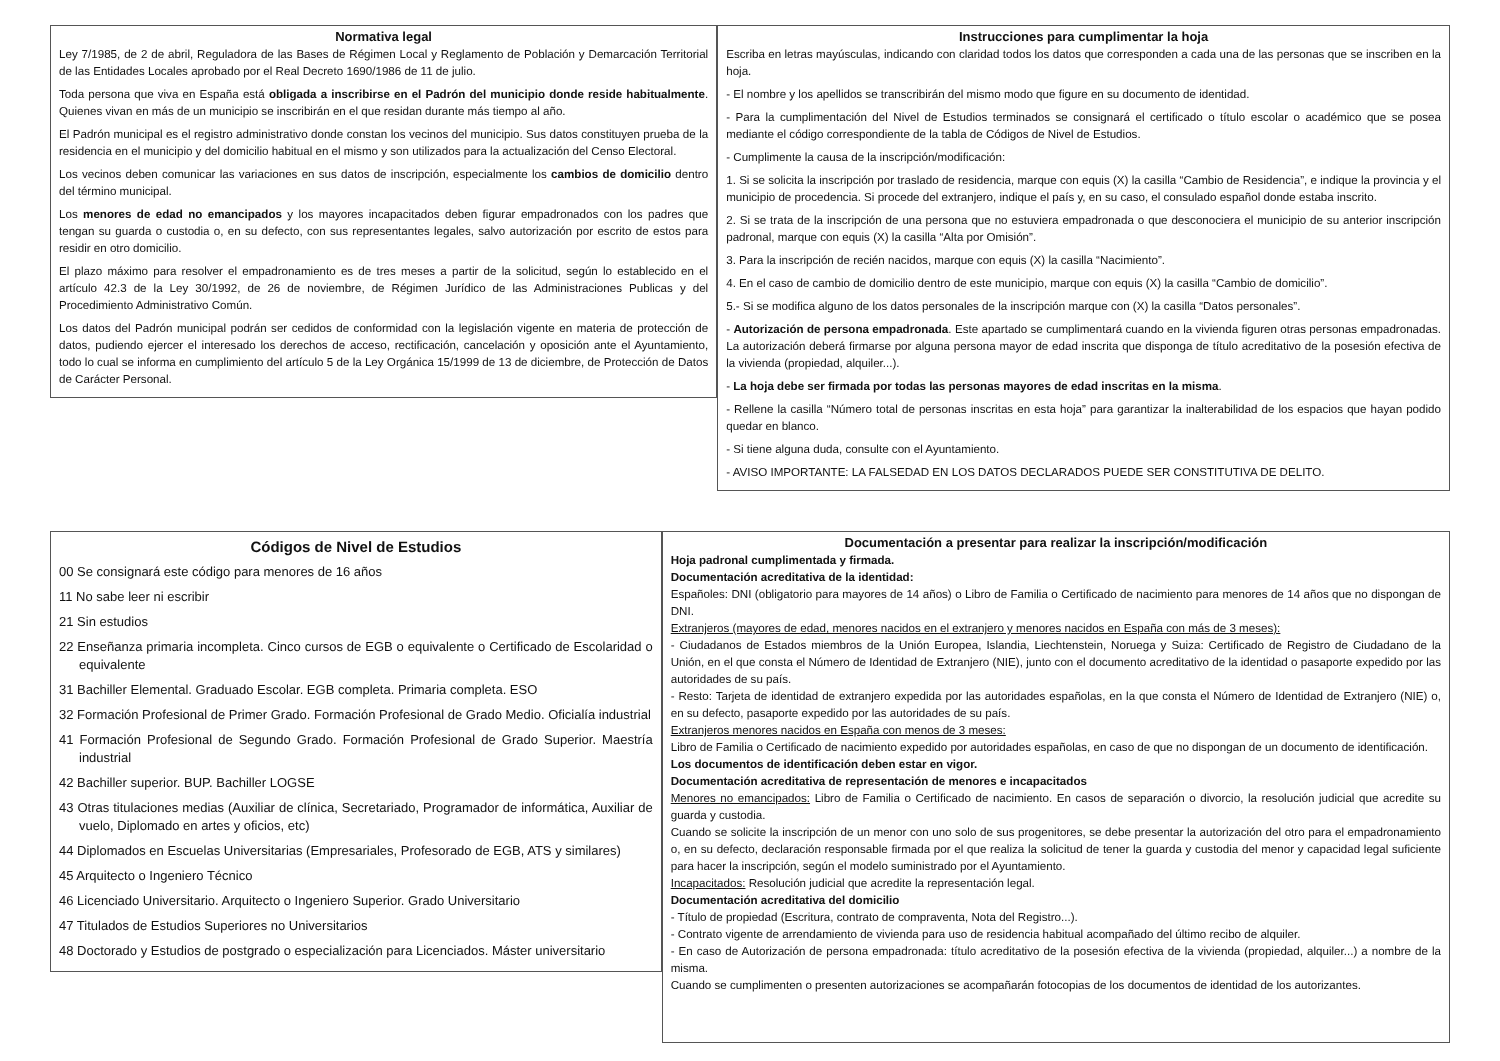Normativa legal
Ley 7/1985, de 2 de abril, Reguladora de las Bases de Régimen Local y Reglamento de Población y Demarcación Territorial de las Entidades Locales aprobado por el Real Decreto 1690/1986 de 11 de julio.
Toda persona que viva en España está obligada a inscribirse en el Padrón del municipio donde reside habitualmente. Quienes vivan en más de un municipio se inscribirán en el que residan durante más tiempo al año.
El Padrón municipal es el registro administrativo donde constan los vecinos del municipio. Sus datos constituyen prueba de la residencia en el municipio y del domicilio habitual en el mismo y son utilizados para la actualización del Censo Electoral.
Los vecinos deben comunicar las variaciones en sus datos de inscripción, especialmente los cambios de domicilio dentro del término municipal.
Los menores de edad no emancipados y los mayores incapacitados deben figurar empadronados con los padres que tengan su guarda o custodia o, en su defecto, con sus representantes legales, salvo autorización por escrito de estos para residir en otro domicilio.
El plazo máximo para resolver el empadronamiento es de tres meses a partir de la solicitud, según lo establecido en el artículo 42.3 de la Ley 30/1992, de 26 de noviembre, de Régimen Jurídico de las Administraciones Publicas y del Procedimiento Administrativo Común.
Los datos del Padrón municipal podrán ser cedidos de conformidad con la legislación vigente en materia de protección de datos, pudiendo ejercer el interesado los derechos de acceso, rectificación, cancelación y oposición ante el Ayuntamiento, todo lo cual se informa en cumplimiento del artículo 5 de la Ley Orgánica 15/1999 de 13 de diciembre, de Protección de Datos de Carácter Personal.
Instrucciones para cumplimentar la hoja
Escriba en letras mayúsculas, indicando con claridad todos los datos que corresponden a cada una de las personas que se inscriben en la hoja.
- El nombre y los apellidos se transcribirán del mismo modo que figure en su documento de identidad.
- Para la cumplimentación del Nivel de Estudios terminados se consignará el certificado o título escolar o académico que se posea mediante el código correspondiente de la tabla de Códigos de Nivel de Estudios.
- Cumplimente la causa de la inscripción/modificación:
1. Si se solicita la inscripción por traslado de residencia, marque con equis (X) la casilla “Cambio de Residencia”, e indique la provincia y el municipio de procedencia. Si procede del extranjero, indique el país y, en su caso, el consulado español donde estaba inscrito.
2. Si se trata de la inscripción de una persona que no estuviera empadronada o que desconociera el municipio de su anterior inscripción padronal, marque con equis (X) la casilla “Alta por Omisión”.
3. Para la inscripción de recién nacidos, marque con equis (X) la casilla “Nacimiento”.
4. En el caso de cambio de domicilio dentro de este municipio, marque con equis (X) la casilla “Cambio de domicilio”.
5.- Si se modifica alguno de los datos personales de la inscripción marque con (X) la casilla “Datos personales”.
- Autorización de persona empadronada. Este apartado se cumplimentará cuando en la vivienda figuren otras personas empadronadas. La autorización deberá firmarse por alguna persona mayor de edad inscrita que disponga de título acreditativo de la posesión efectiva de la vivienda (propiedad, alquiler...).
- La hoja debe ser firmada por todas las personas mayores de edad inscritas en la misma.
- Rellene la casilla “Número total de personas inscritas en esta hoja” para garantizar la inalterabilidad de los espacios que hayan podido quedar en blanco.
- Si tiene alguna duda, consulte con el Ayuntamiento.
- AVISO IMPORTANTE: LA FALSEDAD EN LOS DATOS DECLARADOS PUEDE SER CONSTITUTIVA DE DELITO.
Códigos de Nivel de Estudios
00 Se consignará este código para menores de 16 años
11 No sabe leer ni escribir
21 Sin estudios
22 Enseñanza primaria incompleta. Cinco cursos de EGB o equivalente o Certificado de Escolaridad o equivalente
31 Bachiller Elemental. Graduado Escolar. EGB completa. Primaria completa. ESO
32 Formación Profesional de Primer Grado. Formación Profesional de Grado Medio. Oficialía industrial
41 Formación Profesional de Segundo Grado. Formación Profesional de Grado Superior. Maestría industrial
42 Bachiller superior. BUP. Bachiller LOGSE
43 Otras titulaciones medias (Auxiliar de clínica, Secretariado, Programador de informática, Auxiliar de vuelo, Diplomado en artes y oficios, etc)
44 Diplomados en Escuelas Universitarias (Empresariales, Profesorado de EGB, ATS y similares)
45 Arquitecto o Ingeniero Técnico
46 Licenciado Universitario. Arquitecto o Ingeniero Superior. Grado Universitario
47 Titulados de Estudios Superiores no Universitarios
48 Doctorado y Estudios de postgrado o especialización para Licenciados. Máster universitario
Documentación a presentar para realizar la inscripción/modificación
Hoja padronal cumplimentada y firmada.
Documentación acreditativa de la identidad:
Españoles: DNI (obligatorio para mayores de 14 años) o Libro de Familia o Certificado de nacimiento para menores de 14 años que no dispongan de DNI.
Extranjeros (mayores de edad, menores nacidos en el extranjero y menores nacidos en España con más de 3 meses):
- Ciudadanos de Estados miembros de la Unión Europea, Islandia, Liechtenstein, Noruega y Suiza: Certificado de Registro de Ciudadano de la Unión, en el que consta el Número de Identidad de Extranjero (NIE), junto con el documento acreditativo de la identidad o pasaporte expedido por las autoridades de su país.
- Resto: Tarjeta de identidad de extranjero expedida por las autoridades españolas, en la que consta el Número de Identidad de Extranjero (NIE) o, en su defecto, pasaporte expedido por las autoridades de su país.
Extranjeros menores nacidos en España con menos de 3 meses:
Libro de Familia o Certificado de nacimiento expedido por autoridades españolas, en caso de que no dispongan de un documento de identificación.
Los documentos de identificación deben estar en vigor.
Documentación acreditativa de representación de menores e incapacitados
Menores no emancipados: Libro de Familia o Certificado de nacimiento. En casos de separación o divorcio, la resolución judicial que acredite su guarda y custodia.
Cuando se solicite la inscripción de un menor con uno solo de sus progenitores, se debe presentar la autorización del otro para el empadronamiento o, en su defecto, declaración responsable firmada por el que realiza la solicitud de tener la guarda y custodia del menor y capacidad legal suficiente para hacer la inscripción, según el modelo suministrado por el Ayuntamiento.
Incapacitados: Resolución judicial que acredite la representación legal.
Documentación acreditativa del domicilio
- Título de propiedad (Escritura, contrato de compraventa, Nota del Registro...).
- Contrato vigente de arrendamiento de vivienda para uso de residencia habitual acompañado del último recibo de alquiler.
- En caso de Autorización de persona empadronada: título acreditativo de la posesión efectiva de la vivienda (propiedad, alquiler...) a nombre de la misma.
Cuando se cumplimenten o presenten autorizaciones se acompañarán fotocopias de los documentos de identidad de los autorizantes.